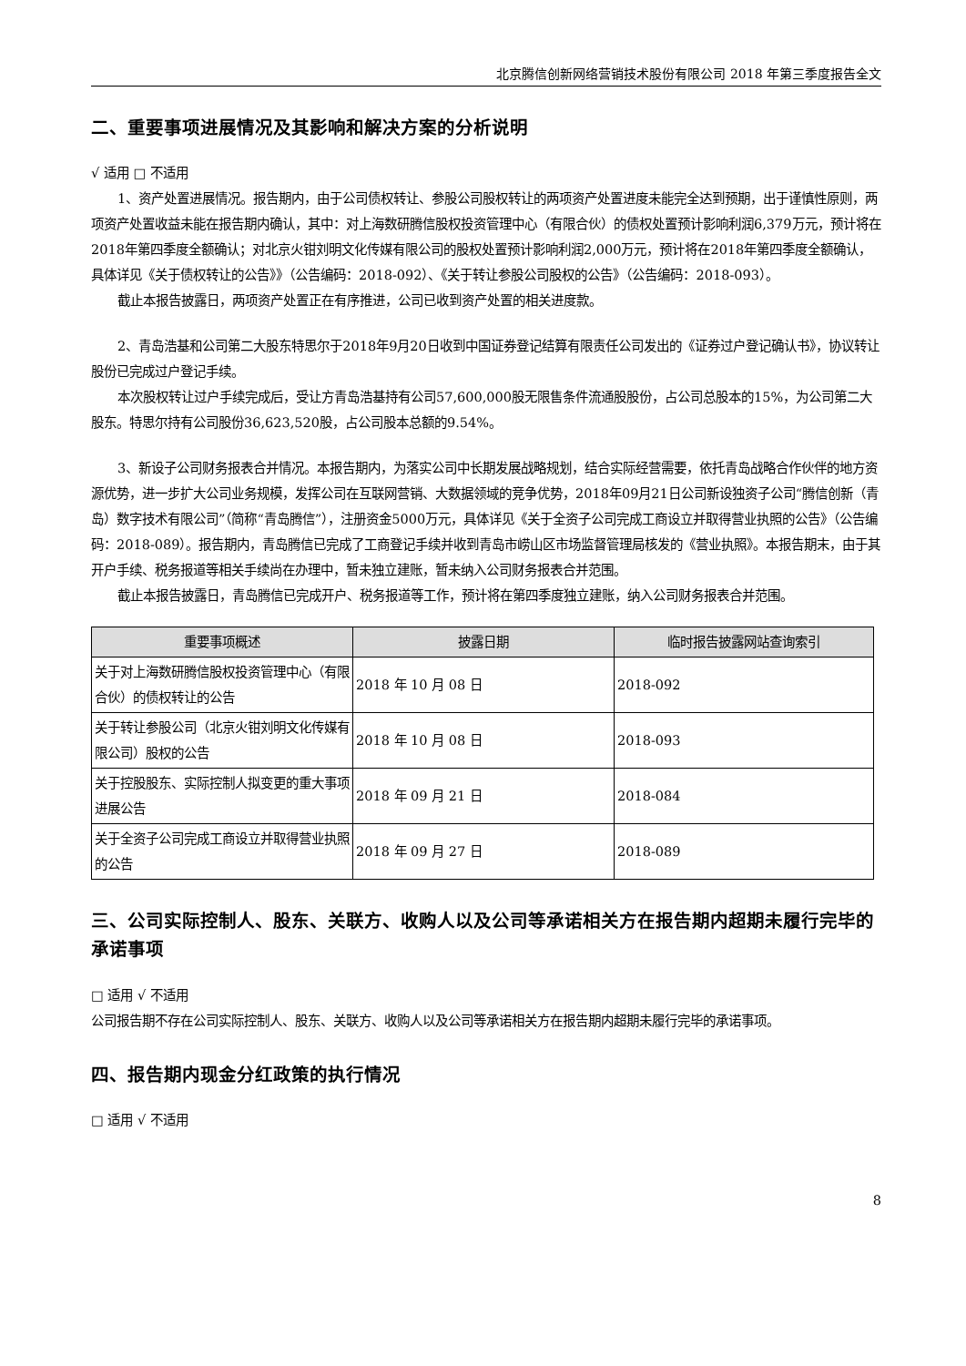北京腾信创新网络营销技术股份有限公司 2018 年第三季度报告全文
二、重要事项进展情况及其影响和解决方案的分析说明
√ 适用 □ 不适用
1、资产处置进展情况。报告期内，由于公司债权转让、参股公司股权转让的两项资产处置进度未能完全达到预期，出于谨慎性原则，两项资产处置收益未能在报告期内确认，其中：对上海数研腾信股权投资管理中心（有限合伙）的债权处置预计影响利润6,379万元，预计将在2018年第四季度全额确认；对北京火钳刘明文化传媒有限公司的股权处置预计影响利润2,000万元，预计将在2018年第四季度全额确认，具体详见《关于债权转让的公告》》（公告编码：2018-092）、《关于转让参股公司股权的公告》（公告编码：2018-093）。
截止本报告披露日，两项资产处置正在有序推进，公司已收到资产处置的相关进度款。
2、青岛浩基和公司第二大股东特思尔于2018年9月20日收到中国证券登记结算有限责任公司发出的《证券过户登记确认书》，协议转让股份已完成过户登记手续。
本次股权转让过户手续完成后，受让方青岛浩基持有公司57,600,000股无限售条件流通股股份，占公司总股本的15%，为公司第二大股东。特思尔持有公司股份36,623,520股，占公司股本总额的9.54%。
3、新设子公司财务报表合并情况。本报告期内，为落实公司中长期发展战略规划，结合实际经营需要，依托青岛战略合作伙伴的地方资源优势，进一步扩大公司业务规模，发挥公司在互联网营销、大数据领域的竞争优势，2018年09月21日公司新设独资子公司“腾信创新（青岛）数字技术有限公司”（简称“青岛腾信”），注册资金5000万元，具体详见《关于全资子公司完成工商设立并取得营业执照的公告》（公告编码：2018-089）。报告期内，青岛腾信已完成了工商登记手续并收到青岛市崂山区市场监督管理局核发的《营业执照》。本报告期末，由于其开户手续、税务报道等相关手续尚在办理中，暂未独立建账，暂未纳入公司财务报表合并范围。
截止本报告披露日，青岛腾信已完成开户、税务报道等工作，预计将在第四季度独立建账，纳入公司财务报表合并范围。
| 重要事项概述 | 披露日期 | 临时报告披露网站查询索引 |
| --- | --- | --- |
| 关于对上海数研腾信股权投资管理中心（有限合伙）的债权转让的公告 | 2018 年 10 月 08 日 | 2018-092 |
| 关于转让参股公司（北京火钳刘明文化传媒有限公司）股权的公告 | 2018 年 10 月 08 日 | 2018-093 |
| 关于控股股东、实际控制人拟变更的重大事项进展公告 | 2018 年 09 月 21 日 | 2018-084 |
| 关于全资子公司完成工商设立并取得营业执照的公告 | 2018 年 09 月 27 日 | 2018-089 |
三、公司实际控制人、股东、关联方、收购人以及公司等承诺相关方在报告期内超期未履行完毕的承诺事项
□ 适用 √ 不适用
公司报告期不存在公司实际控制人、股东、关联方、收购人以及公司等承诺相关方在报告期内超期未履行完毕的承诺事项。
四、报告期内现金分红政策的执行情况
□ 适用 √ 不适用
8